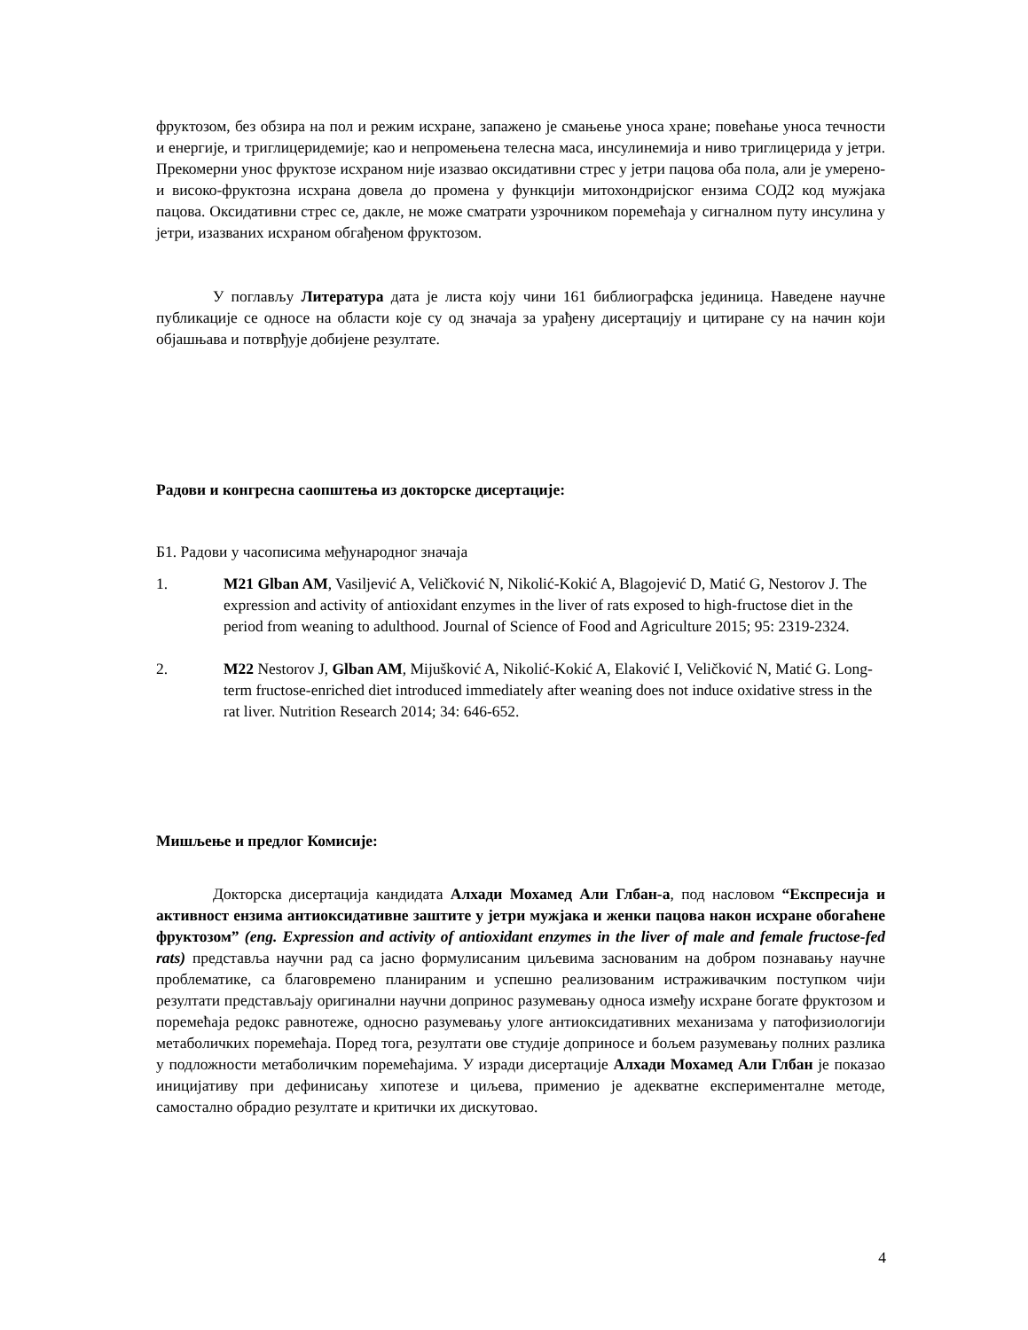фруктозом, без обзира на пол и режим исхране, запажено је смањење уноса хране; повећање уноса течности и енергије, и триглицеридемије; као и непромењена телесна маса, инсулинемија и ниво триглицерида у јетри. Прекомерни унос фруктозе исхраном није изазвао оксидативни стрес у јетри пацова оба пола, али је умерено- и високо-фруктозна исхрана довела до промена у функцији митохондријског ензима СОД2 код мужјака пацова. Оксидативни стрес се, дакле, не може сматрати узрочником поремећаја у сигналном путу инсулина у јетри, изазваних исхраном обгађеном фруктозом.
У поглављу Литература дата је листа коју чини 161 библиографска јединица. Наведене научне публикације се односе на области које су од значаја за урађену дисертацију и цитиране су на начин који објашњава и потврђује добијене резултате.
Радови и конгресна саопштења из докторске дисертације:
Б1. Радови у часописима међународног значаја
1. M21 Glban AM, Vasiljević A, Veličković N, Nikolić-Kokić A, Blagojević D, Matić G, Nestorov J. The expression and activity of antioxidant enzymes in the liver of rats exposed to high-fructose diet in the period from weaning to adulthood. Journal of Science of Food and Agriculture 2015; 95: 2319-2324.
2. M22 Nestorov J, Glban AM, Mijušković A, Nikolić-Kokić A, Elaković I, Veličković N, Matić G. Long-term fructose-enriched diet introduced immediately after weaning does not induce oxidative stress in the rat liver. Nutrition Research 2014; 34: 646-652.
Мишљење и предлог Комисије:
Докторска дисертација кандидата Алхади Мохамед Али Глбан-а, под насловом “Експресија и активност ензима антиоксидативне заштите у јетри мужјака и женки пацова након исхране обогаћене фруктозом” (eng. Expression and activity of antioxidant enzymes in the liver of male and female fructose-fed rats) представља научни рад са јасно формулисаним циљевима заснованим на добром познавању научне проблематике, са благовремено планираним и успешно реализованим истраживачким поступком чији резултати представљају оригинални научни допринос разумевању односа између исхране богате фруктозом и поремећаја редокс равнотеже, односно разумевању улоге антиоксидативних механизама у патофизиологији метаболичких поремећаја. Поред тога, резултати ове студије доприносе и бољем разумевању полних разлика у подложности метаболичким поремећајима. У изради дисертације Алхади Мохамед Али Глбан је показао иницијативу при дефинисању хипотезе и циљева, применио је адекватне експерименталне методе, самостално обрадио резултате и критички их дискутовао.
4